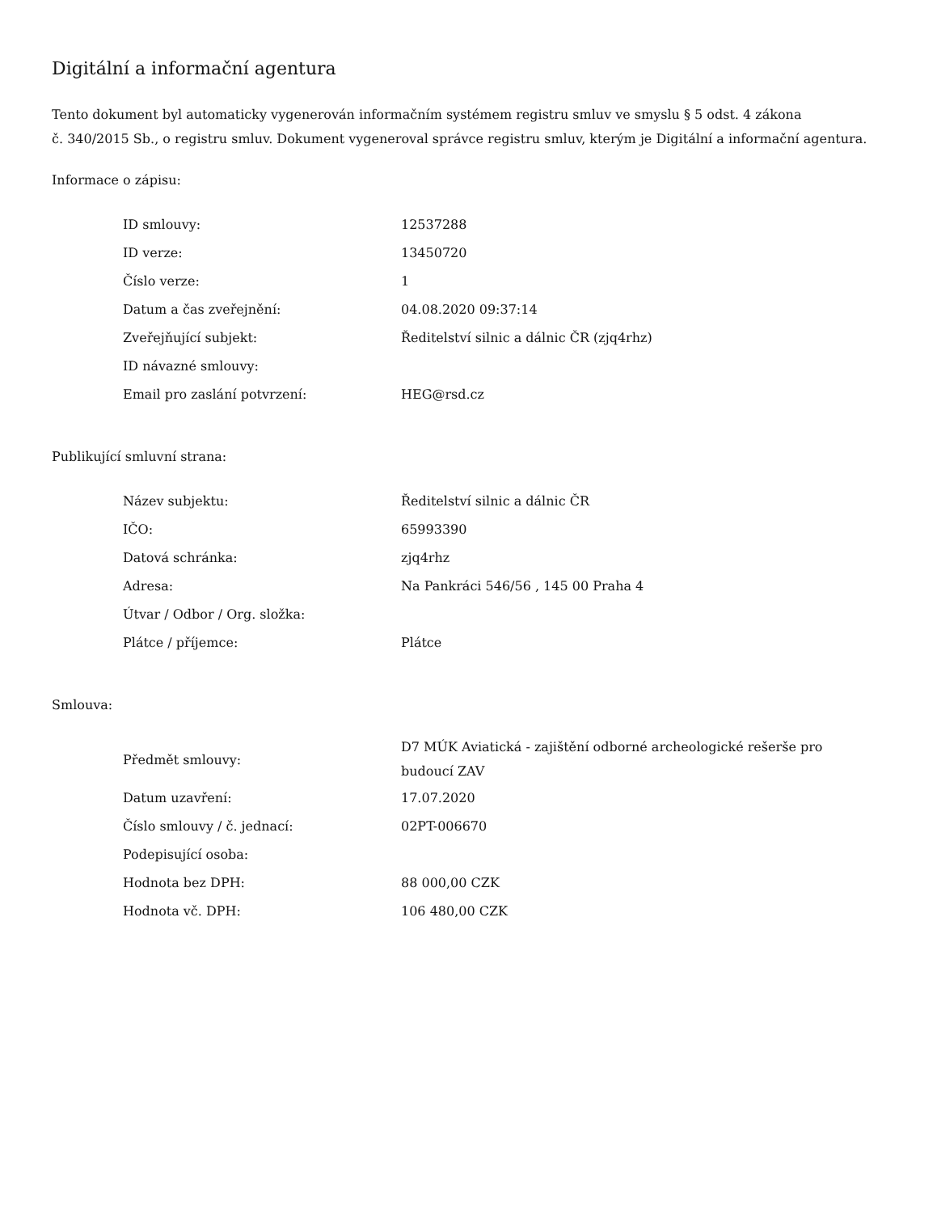Digitální a informační agentura
Tento dokument byl automaticky vygenerován informačním systémem registru smluv ve smyslu § 5 odst. 4 zákona
č. 340/2015 Sb., o registru smluv. Dokument vygeneroval správce registru smluv, kterým je Digitální a informační agentura.
Informace o zápisu:
| ID smlouvy: | 12537288 |
| ID verze: | 13450720 |
| Číslo verze: | 1 |
| Datum a čas zveřejnění: | 04.08.2020 09:37:14 |
| Zveřejňující subjekt: | Ředitelství silnic a dálnic ČR (zjq4rhz) |
| ID návazné smlouvy: | |
| Email pro zaslání potvrzení: | HEG@rsd.cz |
Publikující smluvní strana:
| Název subjektu: | Ředitelství silnic a dálnic ČR |
| IČO: | 65993390 |
| Datová schránka: | zjq4rhz |
| Adresa: | Na Pankráci 546/56 , 145 00 Praha 4 |
| Útvar / Odbor / Org. složka: | |
| Plátce / příjemce: | Plátce |
Smlouva:
| Předmět smlouvy: | D7 MÚK Aviatická - zajištění odborné archeologické rešerše pro budoucí ZAV |
| Datum uzavření: | 17.07.2020 |
| Číslo smlouvy / č. jednací: | 02PT-006670 |
| Podepisující osoba: | |
| Hodnota bez DPH: | 88 000,00 CZK |
| Hodnota vč. DPH: | 106 480,00 CZK |